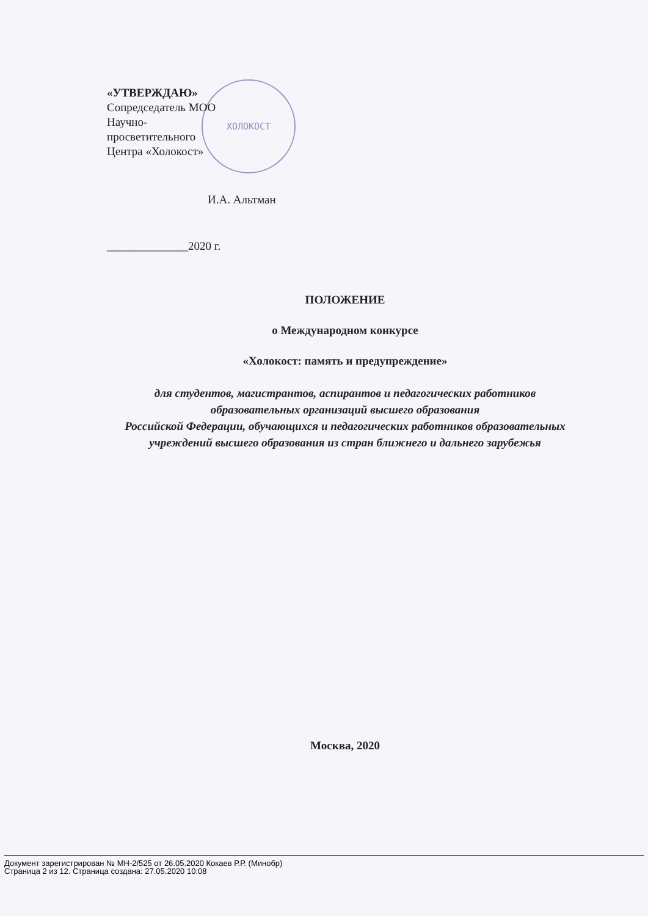ХОЛОКОСТ
«УТВЕРЖДАЮ»
Сопредседатель МОО
Научно-
просветительного
Центра «Холокост»
И.А. Альтман
______________2020 г.
ПОЛОЖЕНИЕ
о Международном конкурсе
«Холокост: память и предупреждение»
для студентов, магистрантов, аспирантов и педагогических работников образовательных организаций высшего образования
Российской Федерации, обучающихся и педагогических работников образовательных учреждений высшего образования из стран ближнего и дальнего зарубежья
Москва, 2020
Документ зарегистрирован № МН-2/525 от 26.05.2020 Кокаев Р.Р. (Минобр)
Страница 2 из 12. Страница создана: 27.05.2020 10:08